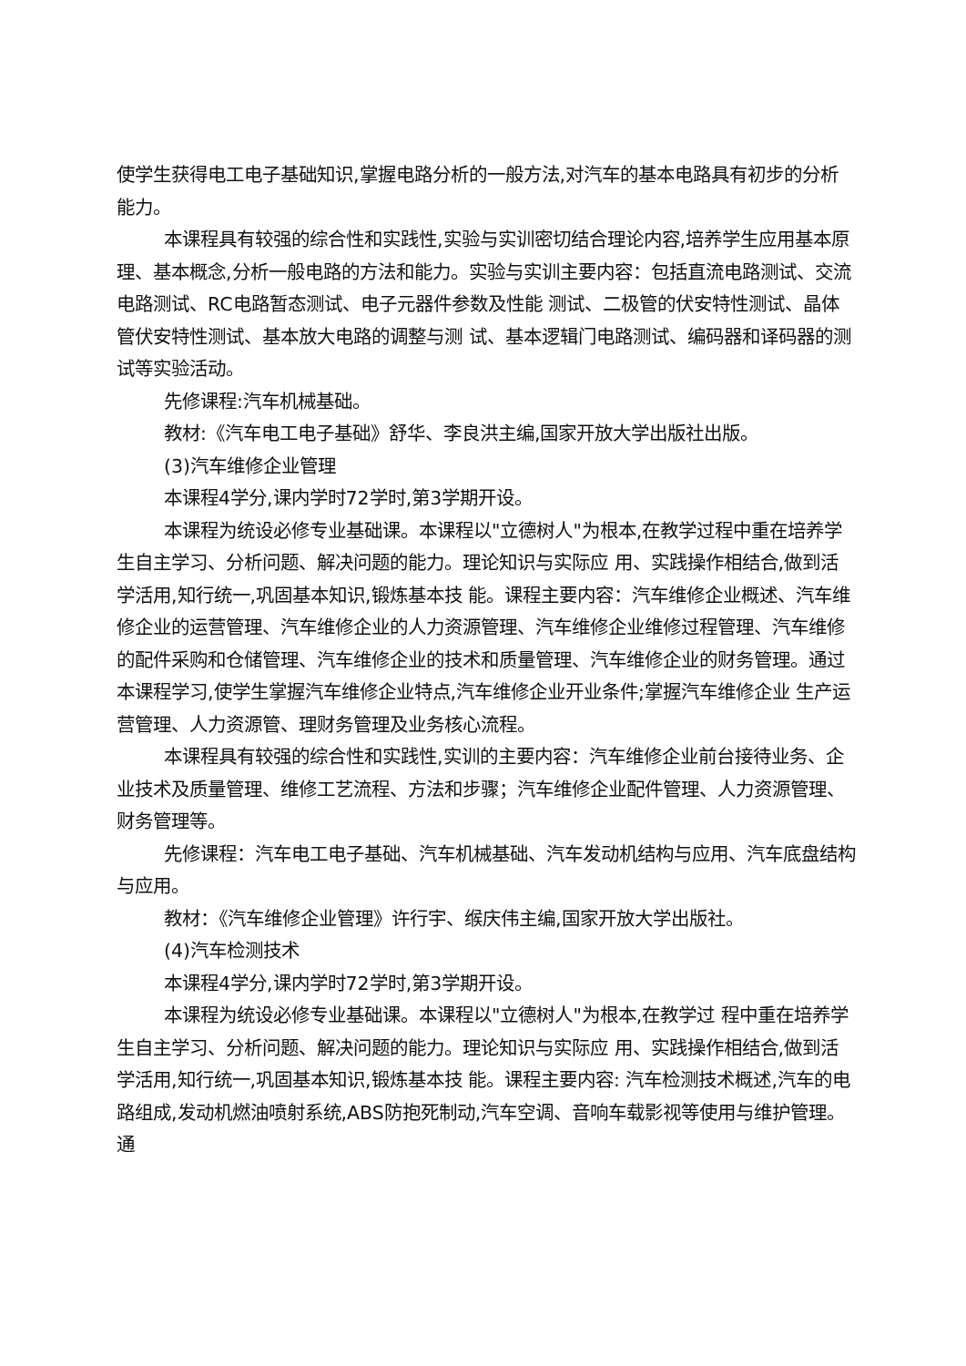使学生获得电工电子基础知识,掌握电路分析的一般方法,对汽车的基本电路具有初步的分析能力。
本课程具有较强的综合性和实践性,实验与实训密切结合理论内容,培养学生应用基本原理、基本概念,分析一般电路的方法和能力。实验与实训主要内容：包括直流电路测试、交流电路测试、RC电路暂态测试、电子元器件参数及性能 测试、二极管的伏安特性测试、晶体管伏安特性测试、基本放大电路的调整与测 试、基本逻辑门电路测试、编码器和译码器的测试等实验活动。
先修课程:汽车机械基础。
教材:《汽车电工电子基础》舒华、李良洪主编,国家开放大学出版社出版。
(3)汽车维修企业管理
本课程4学分,课内学时72学时,第3学期开设。
本课程为统设必修专业基础课。本课程以"立德树人"为根本,在教学过程中重在培养学生自主学习、分析问题、解决问题的能力。理论知识与实际应 用、实践操作相结合,做到活学活用,知行统一,巩固基本知识,锻炼基本技 能。课程主要内容：汽车维修企业概述、汽车维修企业的运营管理、汽车维修企业的人力资源管理、汽车维修企业维修过程管理、汽车维修的配件采购和仓储管理、汽车维修企业的技术和质量管理、汽车维修企业的财务管理。通过本课程学习,使学生掌握汽车维修企业特点,汽车维修企业开业条件;掌握汽车维修企业 生产运营管理、人力资源管、理财务管理及业务核心流程。
本课程具有较强的综合性和实践性,实训的主要内容：汽车维修企业前台接待业务、企业技术及质量管理、维修工艺流程、方法和步骤；汽车维修企业配件管理、人力资源管理、财务管理等。
先修课程：汽车电工电子基础、汽车机械基础、汽车发动机结构与应用、汽车底盘结构与应用。
教材：《汽车维修企业管理》许行宇、缑庆伟主编,国家开放大学出版社。
(4)汽车检测技术
本课程4学分,课内学时72学时,第3学期开设。
本课程为统设必修专业基础课。本课程以"立德树人"为根本,在教学过 程中重在培养学生自主学习、分析问题、解决问题的能力。理论知识与实际应 用、实践操作相结合,做到活学活用,知行统一,巩固基本知识,锻炼基本技 能。课程主要内容: 汽车检测技术概述,汽车的电路组成,发动机燃油喷射系统,ABS防抱死制动,汽车空调、音响车载影视等使用与维护管理。通